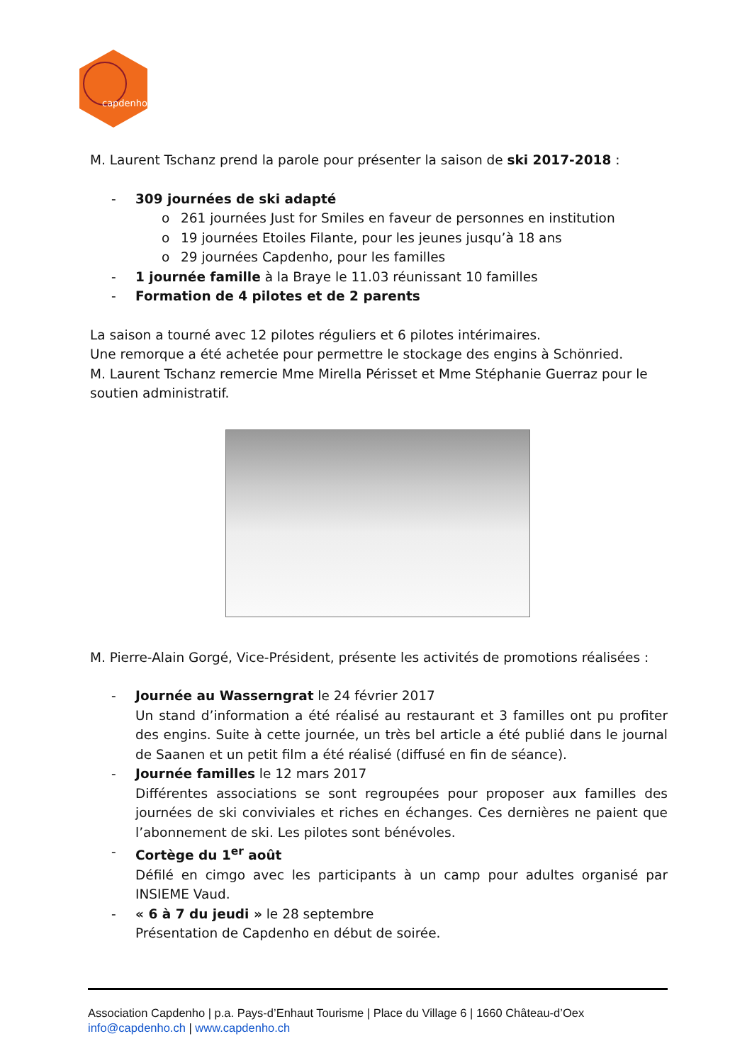capdenho
M. Laurent Tschanz prend la parole pour présenter la saison de ski 2017-2018 :
- 309 journées de ski adapté
o 261 journées Just for Smiles en faveur de personnes en institution
o 19 journées Etoiles Filante, pour les jeunes jusqu’à 18 ans
o 29 journées Capdenho, pour les familles
- 1 journée famille à la Braye le 11.03 réunissant 10 familles
- Formation de 4 pilotes et de 2 parents
La saison a tourné avec 12 pilotes réguliers et 6 pilotes intérimaires.
Une remorque a été achetée pour permettre le stockage des engins à Schönried.
M. Laurent Tschanz remercie Mme Mirella Périsset et Mme Stéphanie Guerraz pour le soutien administratif.
M. Pierre-Alain Gorgé, Vice-Président, présente les activités de promotions réalisées :
- Journée au Wasserngrat le 24 février 2017
Un stand d’information a été réalisé au restaurant et 3 familles ont pu profiter des engins. Suite à cette journée, un très bel article a été publié dans le journal de Saanen et un petit film a été réalisé (diffusé en fin de séance).
- Journée familles le 12 mars 2017
Différentes associations se sont regroupées pour proposer aux familles des journées de ski conviviales et riches en échanges. Ces dernières ne paient que l’abonnement de ski. Les pilotes sont bénévoles.
- Cortège du 1<sup>er</sup> août
Défilé en cimgo avec les participants à un camp pour adultes organisé par INSIEME Vaud.
- « 6 à 7 du jeudi » le 28 septembre
Présentation de Capdenho en début de soirée.
Association Capdenho | p.a. Pays-d’Enhaut Tourisme | Place du Village 6 | 1660 Château-d’Oex
info@capdenho.ch | www.capdenho.ch